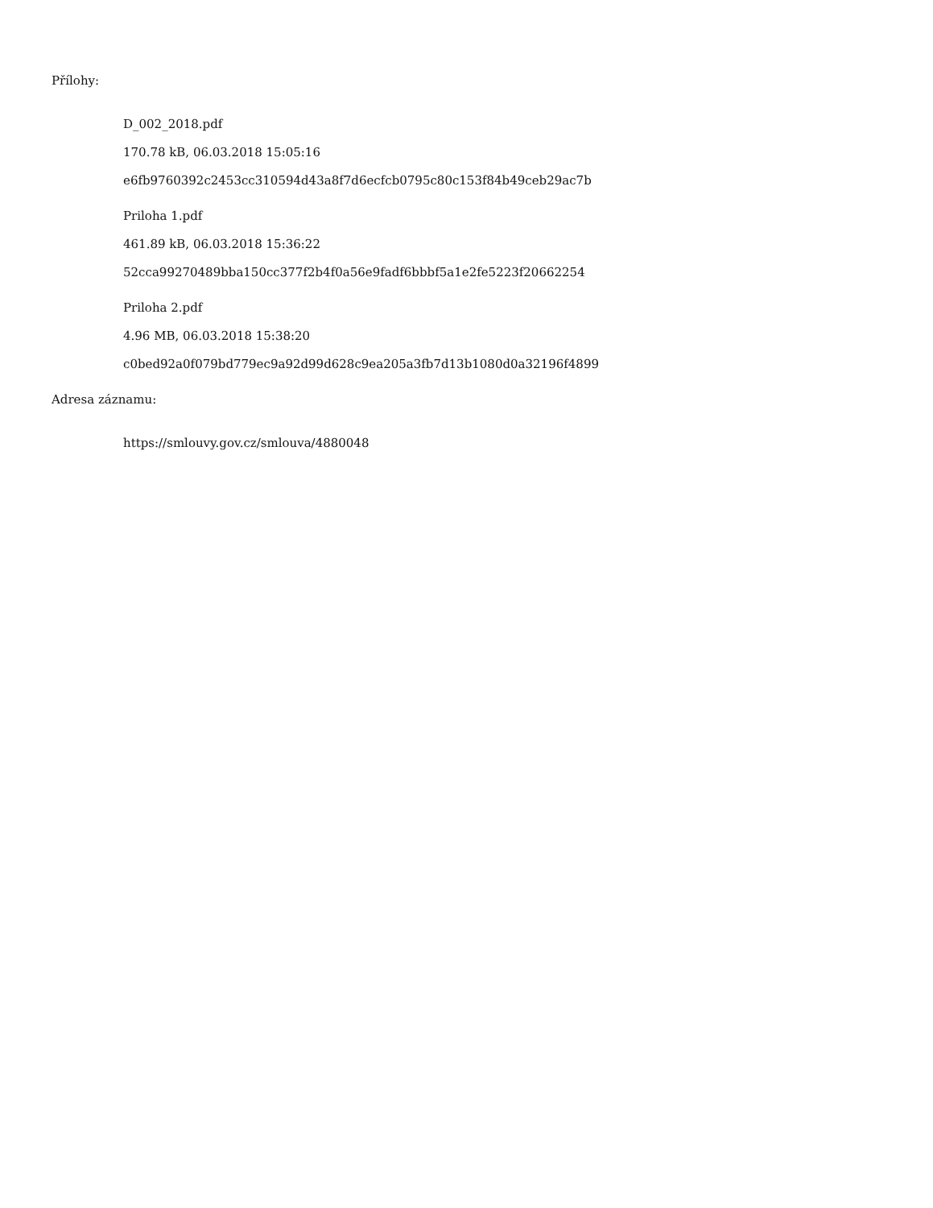Přílohy:
D_002_2018.pdf
170.78 kB, 06.03.2018 15:05:16
e6fb9760392c2453cc310594d43a8f7d6ecfcb0795c80c153f84b49ceb29ac7b
Priloha 1.pdf
461.89 kB, 06.03.2018 15:36:22
52cca99270489bba150cc377f2b4f0a56e9fadf6bbbf5a1e2fe5223f20662254
Priloha 2.pdf
4.96 MB, 06.03.2018 15:38:20
c0bed92a0f079bd779ec9a92d99d628c9ea205a3fb7d13b1080d0a32196f4899
Adresa záznamu:
https://smlouvy.gov.cz/smlouva/4880048